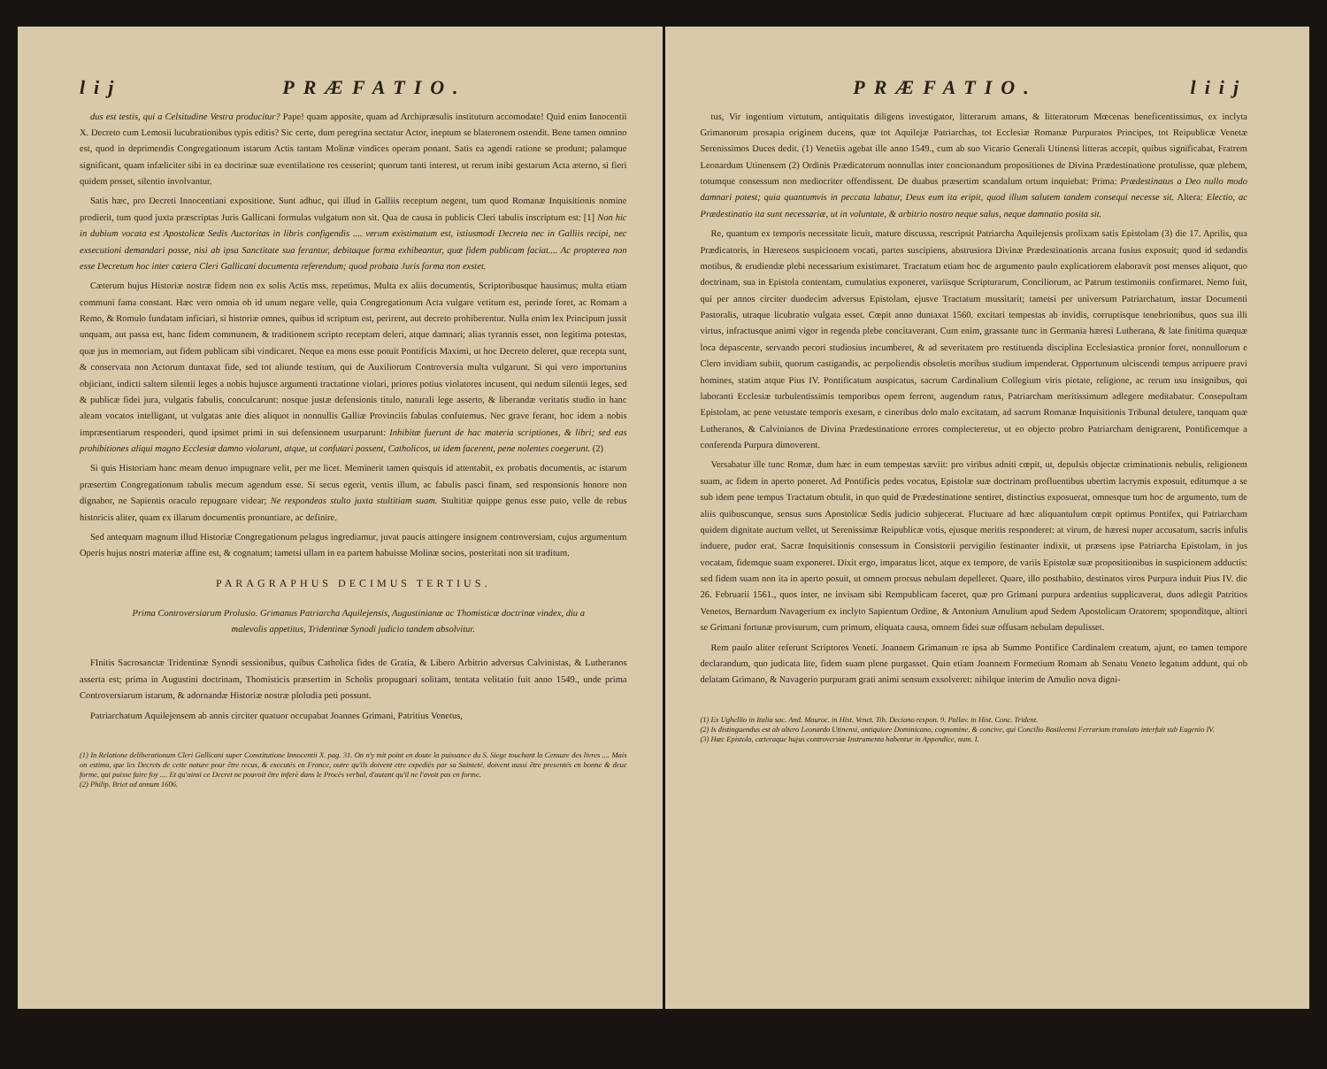lij PRÆFATIO.
dus est testis, qui a Celsitudine Vestra producitur? Pape! quam apposite, quam ad Archipræsulis instituturn accomodate! Quid enim Innocentii X. Decreto cum Lemosii lucubrationibus typis editis? Sic certe, dum peregrina sectatur Actor, ineptum se blateronem ostendit. Bene tamen omnino est, quod in deprimendis Congregationum istarum Actis tantam Molinæ vindices operam ponant. Satis ea agendi ratione se produnt; palamque significant, quam infæliciter sibi in ea doctrinæ suæ eventilatione res cesserint; quorum tanti interest, ut rerum inibi gestarum Acta æterno, si fieri quidem posset, silentio involvantur.
Satis hæc, pro Decreti Innocentiani expositione. Sunt adhuc, qui illud in Galliis receptum negent, tum quod Romanæ Inquisitionis nomine prodierit, tum quod juxta præscriptas Juris Gallicani formulas vulgatum non sit. Qua de causa in publicis Cleri tabulis inscriptum est: [1] Non hic in dubium vocata est Apostolicæ Sedis Auctoritas in libris configendis .... verum existimatum est, istiusmodi Decreta nec in Galliis recipi, nec exsecutioni demandari posse, nisi ab ipsa Sanctitate sua ferantur, debitaque forma exhibeantur, quæ fidem publicam faciat.... Ac propterea non esse Decretum hoc inter cætera Cleri Gallicani documenta referendum; quod probata Juris forma non exstet.
Cæterum hujus Historiæ nostræ fidem non ex solis Actis mss. repetimus. Multa ex aliis documentis, Scriptoribusque hausimus; multa etiam communi fama constant. Hæc vero omnia ob id unum negare velle, quia Congregationum Acta vulgare vetitum est, perinde foret, ac Romam a Remo, & Romulo fundatam inficiari, si historiæ omnes, quibus id scriptum est, perirent, aut decreto prohiberentur. Nulla enim lex Principum jussit unquam, aut passa est, hanc fidem communem, & traditionem scripto receptam deleri, atque damnari; alias tyrannis esset, non legitima potestas, quæ jus in memoriam, aut fidem publicam sibi vindicaret. Neque ea mens esse potuit Pontificis Maximi, ut hoc Decreto deleret, quæ recepta sunt, & conservata non Actorum duntaxat fide, sed tot aliunde testium, qui de Auxiliorum Controversia multa vulgarunt. Si qui vero importunius objiciant, indicti saltem silentii leges a nobis hujusce argumenti tractatione violari, priores potius violatores incusent, qui nedum silentii leges, sed & publicæ fidei jura, vulgatis fabulis, conculcarunt: nosque justæ defensionis titulo, naturali lege asserto, & liberandæ veritatis studio in hanc aleam vocatos intelligant, ut vulgatas ante dies aliquot in nonnullis Galliæ Provinciis fabulas confutemus. Nec grave ferant, hoc idem a nobis impræsentiarum responderi, quod ipsimet primi in sui defensionem usurparunt: Inhibitæ fuerunt de hac materia scriptiones, & libri; sed eas prohibitiones aliqui magno Ecclesiæ damno violarunt, atque, ut confutari possent, Catholicos, ut idem facerent, pene nolentes coegerunt. (2)
Si quis Historiam hanc meam denuo impugnare velit, per me licet. Meminerit tamen quisquis id attentabit, ex probatis documentis, ac istarum præsertim Congregationum tabulis mecum agendum esse. Si secus egerit, ventis illum, ac fabulis pasci finam, sed responsionis honore non dignabor, ne Sapientis oraculo repugnare videar; Ne respondeas stulto juxta stultitiam suam. Stultitiæ quippe genus esse puto, velle de rebus historicis aliter, quam ex illarum documentis pronuntiare, ac definire.
Sed antequam magnum illud Historiæ Congregationum pelagus ingrediamur, juvat paucis attingere insignem controversiam, cujus argumentum Operis hujus nostri materiæ affine est, & cognatum; tametsi ullam in ea partem habuisse Molinæ socios, posteritati non sit traditum.
PARAGRAPHUS DECIMUS TERTIUS.
Prima Controversiarum Prolusio. Grimanus Patriarcha Aquilejensis, Augustinianæ ac Thomisticæ doctrinæ vindex, diu a malevolis appetitus, Tridentinæ Synodi judicio tandem absolvitur.
FInitis Sacrosanctæ Tridentinæ Synodi sessionibus, quibus Catholica fides de Gratia, & Libero Arbitrio adversus Calvinistas, & Lutheranos asserta est; prima in Augustini doctrinam, Thomisticis præsertim in Scholis propugnari solitam, tentata velitatio fuit anno 1549., unde prima Controversiarum istarum, & adornandæ Historiæ nostræ ploludia peti possunt.
Patriarchatum Aquilejensem ab annis circiter quatuor occupabat Joannes Grimani, Patritius Venetus,
(1) In Relatione deliberationum Cleri Gallicani super Constitutione Innocentii X. pag. 31. On n'y mit point en doute la puissance du S. Siege touchant la Censure des livres .... Mais on estima, que les Decrets de cette nature pour être recus, & executés en France, outre qu'ils doivent etre expediès par sa Sainteté, doivent aussi être presentés en bonne & deue forme, qui puisse faire foy .... Et qu'ainsi ce Decret ne pouvoit être inferè dans le Procès verbal, d'autant qu'il ne l'avoit pas en forme.
(2) Philip. Briet ad annum 1606.
PRÆFATIO. liij
tus, Vir ingentium virtutum, antiquitatis diligens investigator, litterarum amans, & litteratorum Mœcenas beneficentissimus, ex inclyta Grimanorum prosapia originem ducens, quæ tot Aquilejæ Patriarchas, tot Ecclesiæ Romanæ Purpuratos Principes, tot Reipublicæ Venetæ Serenissimos Duces dedit. (1) Venetiis agebat ille anno 1549., cum ab suo Vicario Generali Utinensi litteras accepit, quibus significabat, Fratrem Leonardum Utinensem (2) Ordinis Prædicatorum nonnullas inter concionandum propositiones de Divina Prædestinatione protulisse, quæ plebem, totumque consessum non mediocriter offendissent. De duabus præsertim scandalum ortum inquiebat: Prima: Prædestinatus a Deo nullo modo damnari potest; quia quantumvis in peccata labatur, Deus eum ita eripit, quod illum salutem tandem consequi necesse sit. Altera: Electio, ac Prædestinatio ita sunt necessariæ, ut in voluntate, & arbitrio nostro neque salus, neque damnatio posita sit.
Re, quantum ex temporis necessitate licuit, mature discussa, rescripsit Patriarcha Aquilejensis prolixam satis Epistolam (3) die 17. Aprilis, qua Prædicatoris, in Hæreseos suspicionem vocati, partes suscipiens, abstrusiora Divinæ Prædestinationis arcana fusius exposuit; quod id sedandis motibus, & erudiendæ plebi necessarium existimaret. Tractatum etiam hoc de argumento paulo explicatiorem elaboravit post menses aliquot, quo doctrinam, sua in Epistola contentam, cumulatius exponeret, variisque Scripturarum, Conciliorum, ac Patrum testimoniis confirmaret. Nemo fuit, qui per annos circiter duodecim adversus Epistolam, ejusve Tractatum mussitarit; tametsi per universum Patriarchatum, instar Documenti Pastoralis, utraque licubratio vulgata esset. Cœpit anno duntaxat 1560. excitari tempestas ab invidis, corruptisque tenebrionibus, quos sua illi virtus, infractusque animi vigor in regenda plebe concitaverant. Cum enim, grassante tunc in Germania hæresi Lutherana, & late finitima quæquæ loca depascente, servando pecori studiosius incumberet, & ad severitatem pro restituenda disciplina Ecclesiastica pronior foret, nonnullorum e Clero invidiam subiit, quorum castigandis, ac perpoliendis obsoletis moribus studium impenderat. Opportunum ulciscendi tempus arripuere pravi homines, statim atque Pius IV. Pontificatum auspicatus, sacrum Cardinalium Collegium viris pietate, religione, ac rerum usu insignibus, qui laboranti Ecclesiæ turbulentissimis temporibus opem ferrent, augendum ratus, Patriarcham meritissimum adlegere meditabatur. Consepultam Epistolam, ac pene vetustate temporis exesam, e cineribus dolo malo excitatam, ad sacrum Romanæ Inquisitionis Tribunal detulere, tanquam quæ Lutheranos, & Calvinianos de Divina Prædestinatione errores complecteretur, ut eo objecto probro Patriarcham denigrarent, Pontificemque a conferenda Purpura dimoverent.
Versabatur ille tunc Romæ, dum hæc in eum tempestas sæviit: pro viribus adniti cœpit, ut, depulsis objectæ criminationis nebulis, religionem suam, ac fidem in aperto poneret. Ad Pontificis pedes vocatus, Epistolæ suæ doctrinam profluentibus ubertim lacrymis exposuit, editumque a se sub idem pene tempus Tractatum obtulit, in quo quid de Prædestinatione sentiret, distinctius exposuerat, omnesque tum hoc de argumento, tum de aliis quibuscunque, sensus suos Apostolicæ Sedis judicio subjecerat. Fluctuare ad hæc aliquantulum cœpit optimus Pontifex, qui Patriarcham quidem dignitate auctum vellet, ut Serenissimæ Reipublicæ votis, ejusque meritis responderet: at virum, de hæresi nuper accusatum, sacris infulis induere, pudor erat. Sacræ Inquisitionis consessum in Consistorii pervigilio festinanter indixit, ut præsens ipse Patriarcha Epistolam, in jus vocatam, fidemque suam exponeret. Dixit ergo, imparatus licet, atque ex tempore, de variis Epistolæ suæ propositionibus in suspicionem adductis: sed fidem suam non ita in aperto posuit, ut omnem prorsus nebulam depelleret. Quare, illo posthabito, destinatos viros Purpura induit Pius IV. die 26. Februarii 1561., quos inter, ne invisam sibi Rempublicam faceret, quæ pro Grimani purpura ardentius supplicaverat, duos adlegit Patritios Venetos, Bernardum Navagerium ex inclyto Sapientum Ordine, & Antonium Amulium apud Sedem Apostolicam Oratorem; spoponditque, altiori se Grimani fortunæ provisurum, cum primum, eliquata causa, omnem fidei suæ offusam nebulam depulisset.
Rem paulo aliter referunt Scriptores Veneti. Joannem Grimanum re ipsa ab Summo Pontifice Cardinalem creatum, ajunt, eo tamen tempore declarandum, quo judicata lite, fidem suam plene purgasset. Quin etiam Joannem Formetium Romam ab Senatu Veneto legatum addunt, qui ob delatam Grimano, & Navagerio purpuram grati animi sensum exsolveret: nihilque interim de Amulio nova digni-
(1) Ex Ughellio in Italia sac. And. Mauroc. in Hist. Venet. Tib. Deciano respon. 9. Pallav. in Hist. Conc. Trident.
(2) Is distinguendus est ab altero Leonardo Utinensi, antiquiore Dominicano, cognomine, & concive, qui Concilio Basileensi Ferrariam translato interfuit sub Eugenio IV.
(3) Hæc Epistola, cæteraque hujus controversiæ Instrumenta habentur in Appendice, num. I.